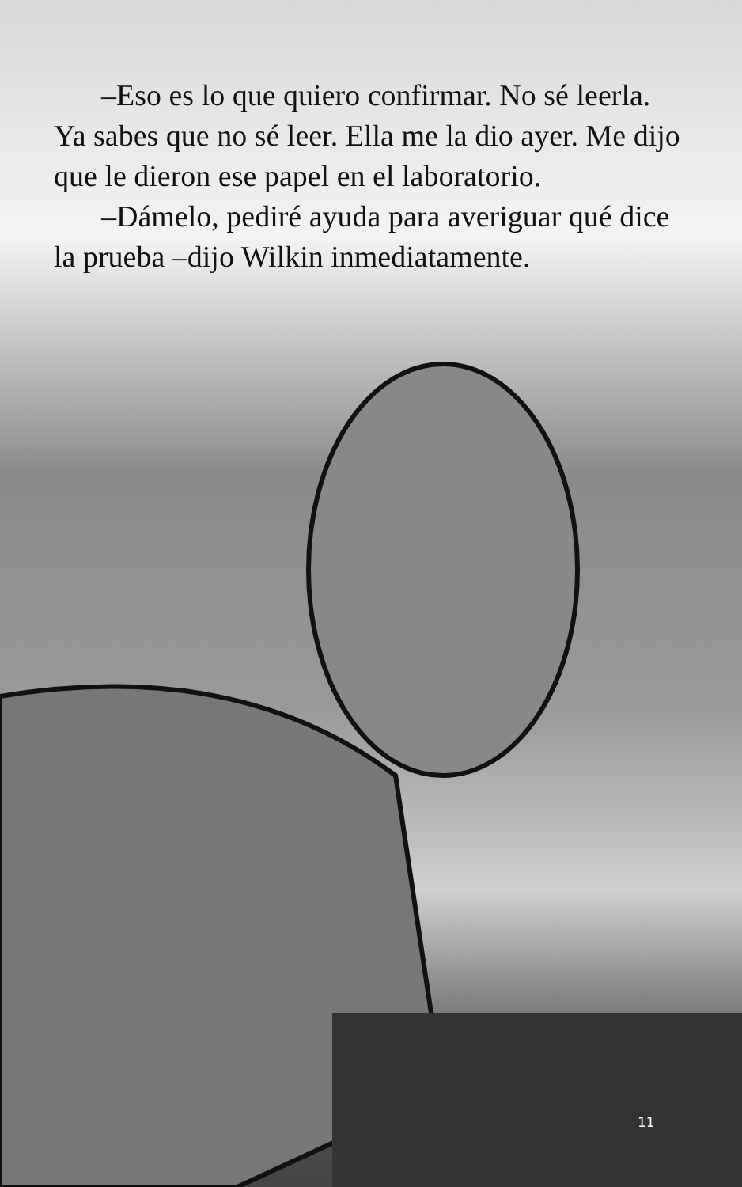–Eso es lo que quiero confirmar. No sé leerla. Ya sabes que no sé leer. Ella me la dio ayer. Me dijo que le dieron ese papel en el laboratorio.
–Dámelo, pediré ayuda para averiguar qué dice la prueba –dijo Wilkin inmediatamente.
11